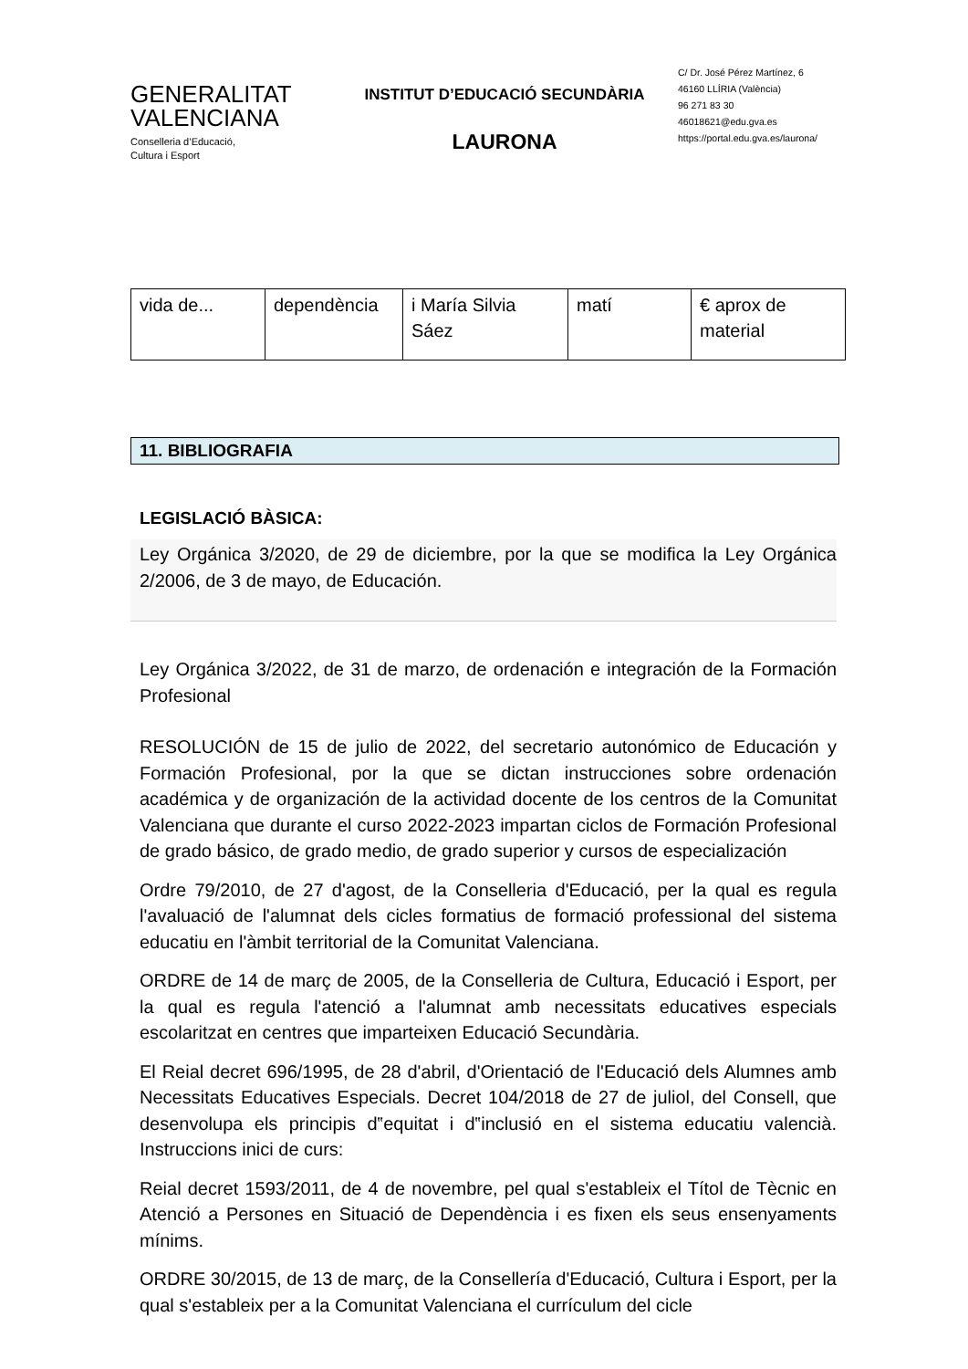GENERALITAT
VALENCIANA
Conselleria d’Educació,
Cultura i Esport
INSTITUT D’EDUCACIÓ SECUNDÀRIA
LAURONA
C/ Dr. José Pérez Martínez, 6
46160 LLÍRIA (València)
96 271 83 30
46018621@edu.gva.es
https://portal.edu.gva.es/laurona/
| vida de... | dependència | i María Silvia Sáez | matí | € aprox de material |
11. BIBLIOGRAFIA
LEGISLACIÓ BÀSICA:
Ley Orgánica 3/2020, de 29 de diciembre, por la que se modifica la Ley Orgánica 2/2006, de 3 de mayo, de Educación.
Ley Orgánica 3/2022, de 31 de marzo, de ordenación e integración de la Formación Profesional
RESOLUCIÓN de 15 de julio de 2022, del secretario autonómico de Educación y Formación Profesional, por la que se dictan instrucciones sobre ordenación académica y de organización de la actividad docente de los centros de la Comunitat Valenciana que durante el curso 2022-2023 impartan ciclos de Formación Profesional de grado básico, de grado medio, de grado superior y cursos de especialización
Ordre 79/2010, de 27 d'agost, de la Conselleria d'Educació, per la qual es regula l'avaluació de l'alumnat dels cicles formatius de formació professional del sistema educatiu en l'àmbit territorial de la Comunitat Valenciana.
ORDRE de 14 de març de 2005, de la Conselleria de Cultura, Educació i Esport, per la qual es regula l'atenció a l'alumnat amb necessitats educatives especials escolaritzat en centres que imparteixen Educació Secundària.
El Reial decret 696/1995, de 28 d'abril, d'Orientació de l'Educació dels Alumnes amb Necessitats Educatives Especials. Decret 104/2018 de 27 de juliol, del Consell, que desenvolupa els principis d‟equitat i d‟inclusió en el sistema educatiu valencià. Instruccions inici de curs:
Reial decret 1593/2011, de 4 de novembre, pel qual s'estableix el Títol de Tècnic en Atenció a Persones en Situació de Dependència i es fixen els seus ensenyaments mínims.
ORDRE 30/2015, de 13 de març, de la Consellería d'Educació, Cultura i Esport, per la qual s'estableix per a la Comunitat Valenciana el currículum del cicle